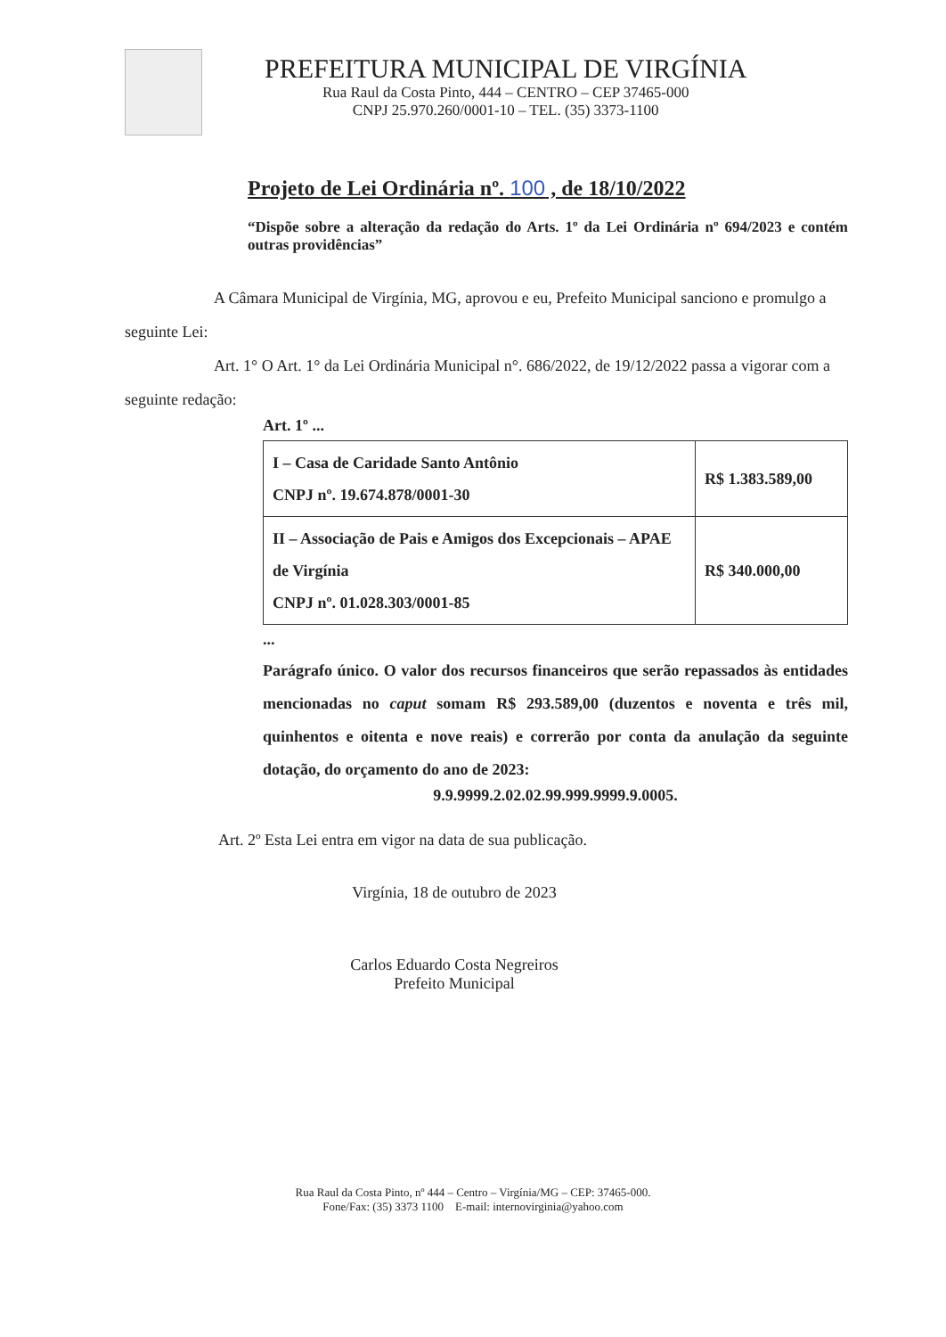PREFEITURA MUNICIPAL DE VIRGÍNIA
Rua Raul da Costa Pinto, 444 – CENTRO – CEP 37465-000
CNPJ 25.970.260/0001-10 – TEL. (35) 3373-1100
Projeto de Lei Ordinária nº. 100 , de 18/10/2022
“Dispõe sobre a alteração da redação do Arts. 1º da Lei Ordinária nº 694/2023 e contém outras providências”
A Câmara Municipal de Virgínia, MG, aprovou e eu, Prefeito Municipal sanciono e promulgo a seguinte Lei:
Art. 1° O Art. 1° da Lei Ordinária Municipal n°. 686/2022, de 19/12/2022 passa a vigorar com a seguinte redação:
Art. 1º ...
| I – Casa de Caridade Santo Antônio CNPJ nº. 19.674.878/0001-30 | R$ 1.383.589,00 |
| II – Associação de Pais e Amigos dos Excepcionais – APAE de Virgínia CNPJ nº. 01.028.303/0001-85 | R$ 340.000,00 |
...
Parágrafo único. O valor dos recursos financeiros que serão repassados às entidades mencionadas no caput somam R$ 293.589,00 (duzentos e noventa e três mil, quinhentos e oitenta e nove reais) e correrão por conta da anulação da seguinte dotação, do orçamento do ano de 2023:
9.9.9999.2.02.02.99.999.9999.9.0005.
Art. 2º Esta Lei entra em vigor na data de sua publicação.
Virgínia, 18 de outubro de 2023
Carlos Eduardo Costa Negreiros
Prefeito Municipal
Rua Raul da Costa Pinto, nº 444 – Centro – Virgínia/MG – CEP: 37465-000.
Fone/Fax: (35) 3373 1100 E-mail: internovirginia@yahoo.com